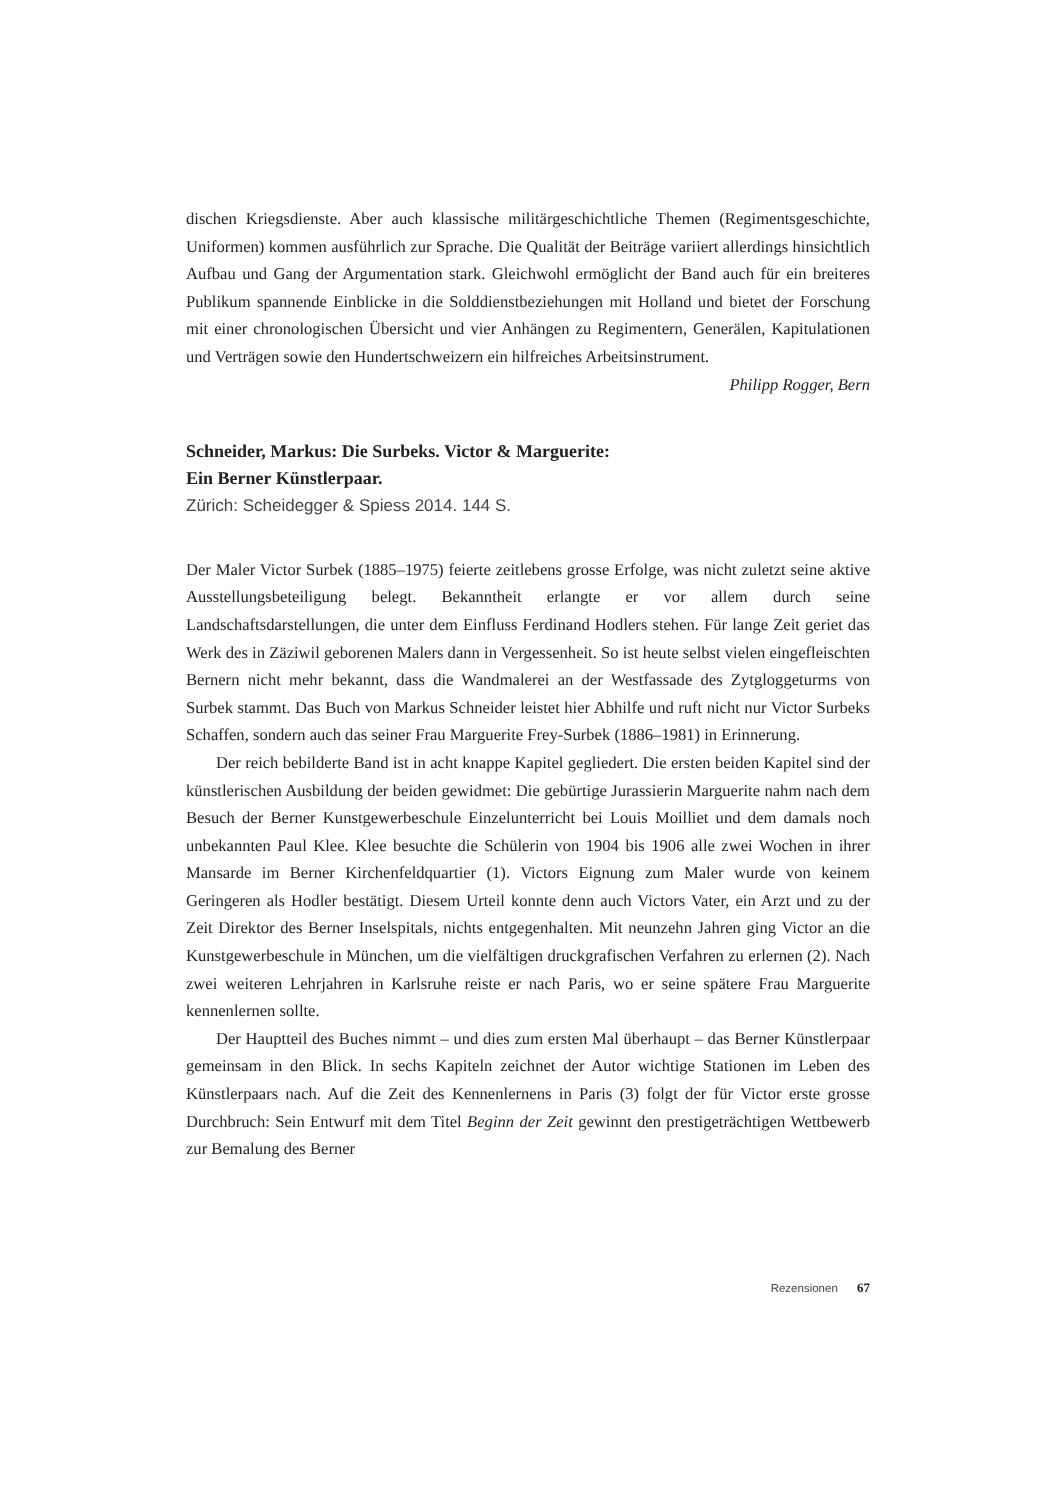dischen Kriegsdienste. Aber auch klassische militärgeschichtliche Themen (Regiments­geschichte, Uniformen) kommen ausführlich zur Sprache. Die Qualität der Beiträge variiert allerdings hinsichtlich Aufbau und Gang der Argumentation stark. Gleichwohl ermöglicht der Band auch für ein breiteres Publikum spannende Einblicke in die Sold­dienstbeziehungen mit Holland und bietet der Forschung mit einer chronologischen Übersicht und vier Anhängen zu Regimentern, Generälen, Kapitulationen und Verträ­gen sowie den Hundertschweizern ein hilfreiches Arbeitsinstrument.
Philipp Rogger, Bern
Schneider, Markus: Die Surbeks. Victor & Marguerite:
Ein Berner Künstlerpaar.
Zürich: Scheidegger & Spiess 2014. 144 S.
Der Maler Victor Surbek (1885–1975) feierte zeitlebens grosse Erfolge, was nicht zu­letzt seine aktive Ausstellungsbeteiligung belegt. Bekanntheit erlangte er vor allem durch seine Landschaftsdarstellungen, die unter dem Einfluss Ferdinand Hodlers stehen. Für lange Zeit geriet das Werk des in Zäziwil geborenen Malers dann in Vergessenheit. So ist heute selbst vielen eingefleischten Bernern nicht mehr bekannt, dass die Wandma­lerei an der Westfassade des Zytgloggeturms von Surbek stammt. Das Buch von Mar­kus Schneider leistet hier Abhilfe und ruft nicht nur Victor Surbeks Schaffen, sondern auch das seiner Frau Marguerite Frey-Surbek (1886–1981) in Erinnerung.
Der reich bebilderte Band ist in acht knappe Kapitel gegliedert. Die ersten beiden Kapitel sind der künstlerischen Ausbildung der beiden gewidmet: Die gebürtige Juras­sierin Marguerite nahm nach dem Besuch der Berner Kunstgewerbeschule Einzelun­terricht bei Louis Moilliet und dem damals noch unbekannten Paul Klee. Klee besuchte die Schülerin von 1904 bis 1906 alle zwei Wochen in ihrer Mansarde im Berner Kirchen­feldquartier (1). Victors Eignung zum Maler wurde von keinem Geringeren als Hodler bestätigt. Diesem Urteil konnte denn auch Victors Vater, ein Arzt und zu der Zeit Direk­tor des Berner Inselspitals, nichts entgegenhalten. Mit neunzehn Jahren ging Victor an die Kunstgewerbeschule in München, um die vielfältigen druckgrafischen Verfahren zu erlernen (2). Nach zwei weiteren Lehrjahren in Karlsruhe reiste er nach Paris, wo er seine spätere Frau Marguerite kennenlernen sollte.
Der Hauptteil des Buches nimmt – und dies zum ersten Mal überhaupt – das Ber­ner Künstlerpaar gemeinsam in den Blick. In sechs Kapiteln zeichnet der Autor wich­tige Stationen im Leben des Künstlerpaars nach. Auf die Zeit des Kennenlernens in Paris (3) folgt der für Victor erste grosse Durchbruch: Sein Entwurf mit dem Titel Be­ginn der Zeit gewinnt den prestigeträchtigen Wettbewerb zur Bemalung des Berner
Rezensionen 67